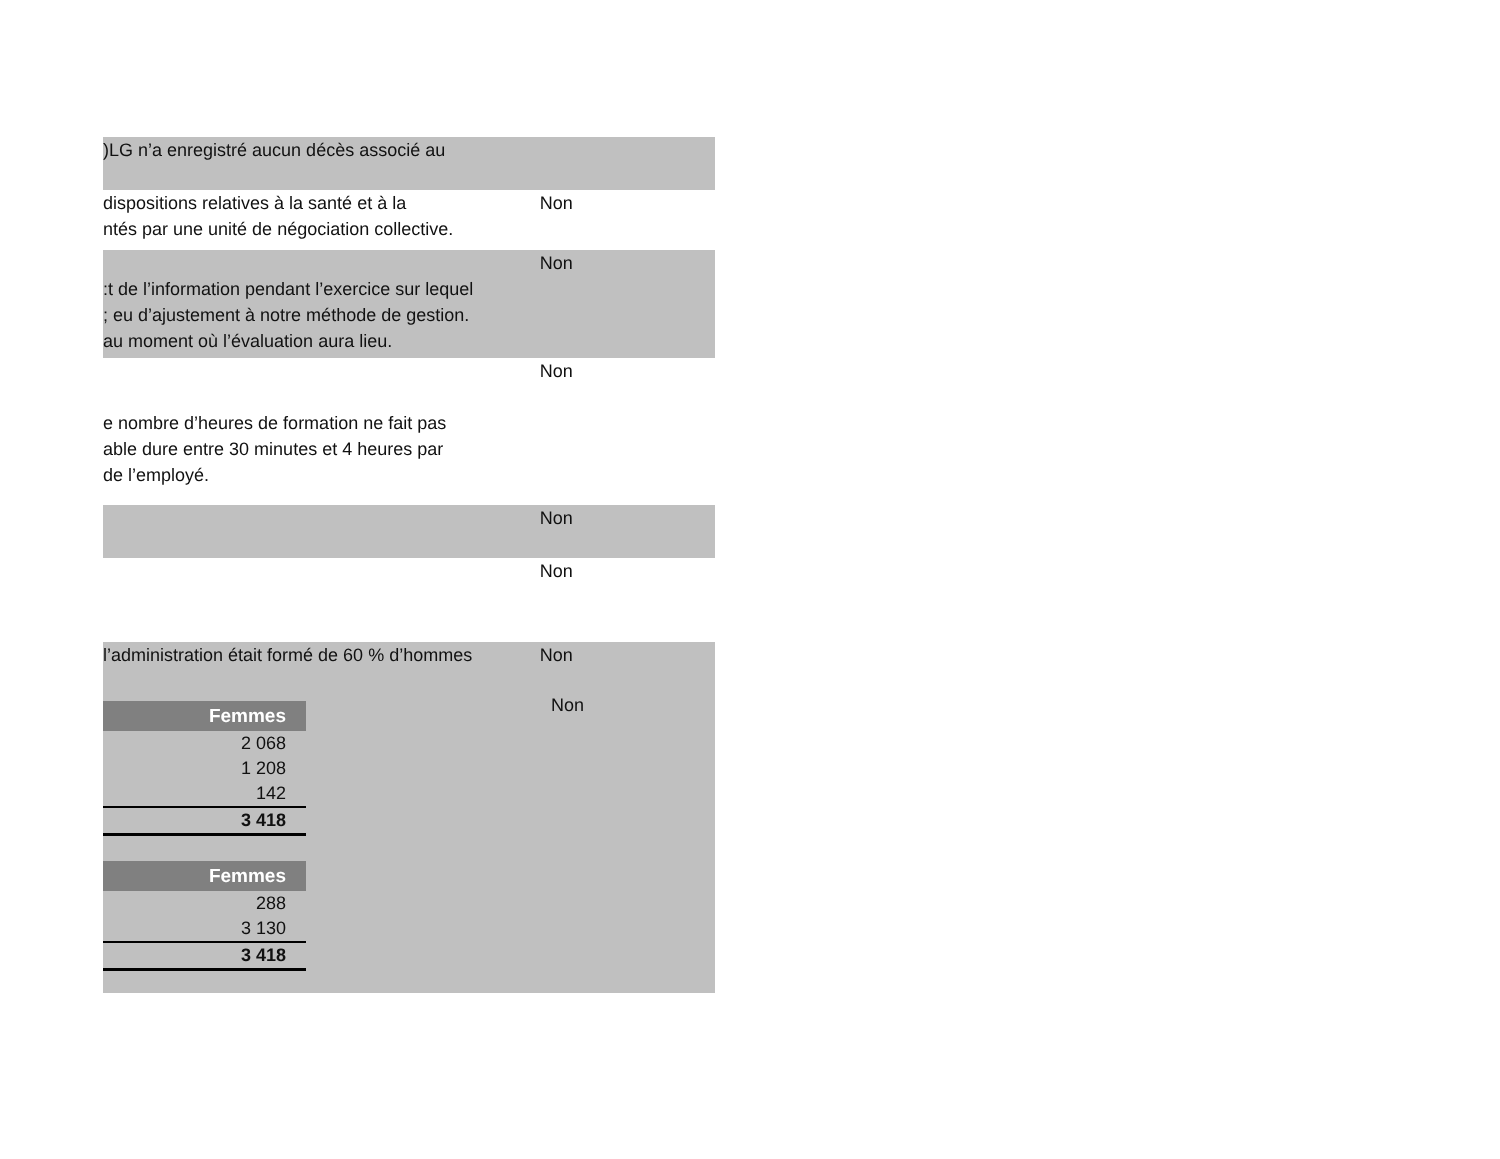)LG n’a enregistré aucun décès associé au
dispositions relatives à la santé et à la
ntés par une unité de négociation collective.
Non
:t de l’information pendant l’exercice sur lequel
; eu d’ajustement à notre méthode de gestion.
au moment où l’évaluation aura lieu.
Non
e nombre d’heures de formation ne fait pas
able dure entre 30 minutes et 4 heures par
de l’employé.
Non
Non
Non
l’administration était formé de 60 % d’hommes Non
| Femmes |
| --- |
| 2 068 |
| 1 208 |
| 142 |
| 3 418 |
| Femmes |
| --- |
| 288 |
| 3 130 |
| 3 418 |
Non